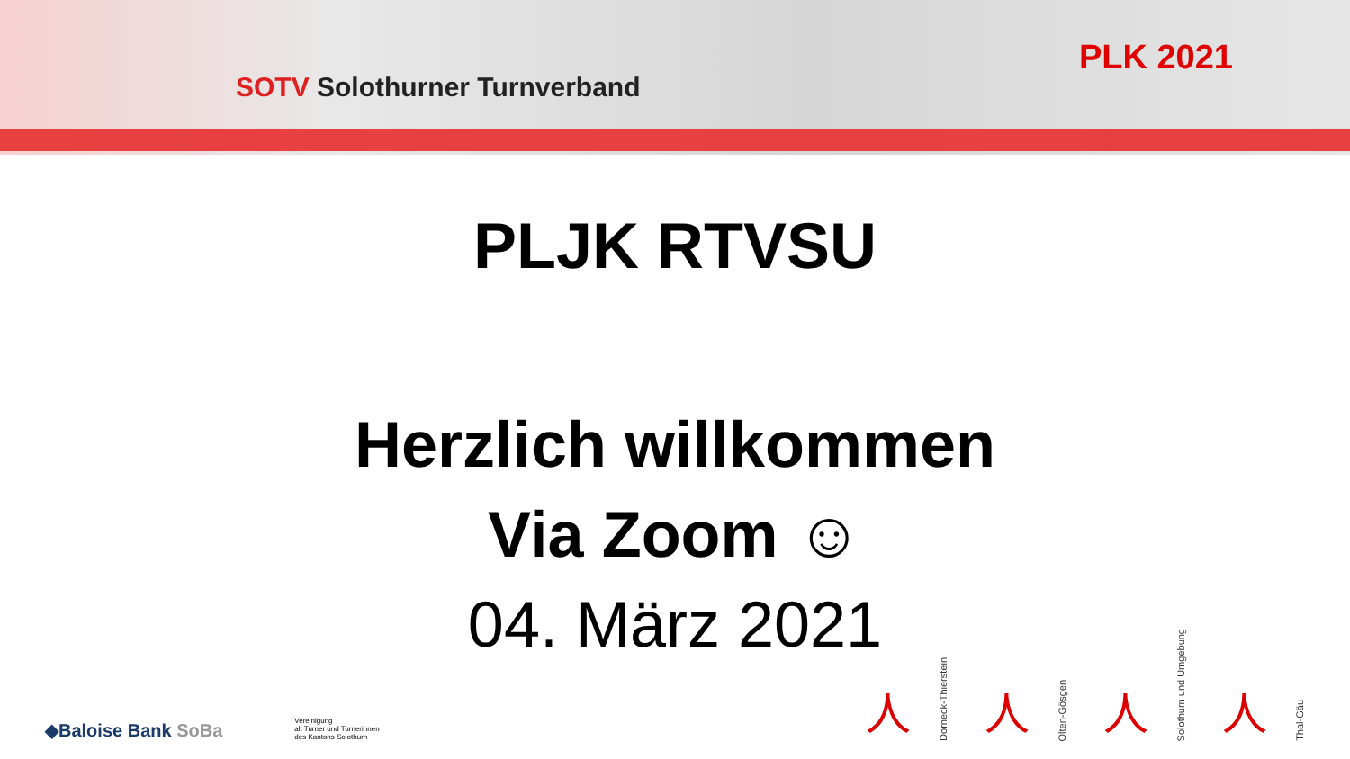SOTV Solothurner Turnverband
PLK 2021
PLJK RTVSU
Herzlich willkommen
Via Zoom ☺
04. März 2021
◆Baloise Bank SoBa
Vereinigung
alt Turner und Turnerinnen
des Kantons Solothurn
人
Dorneck-Thierstein
人
Olten-Gösgen
人
Solothurn und Umgebung
人
Thal-Gäu